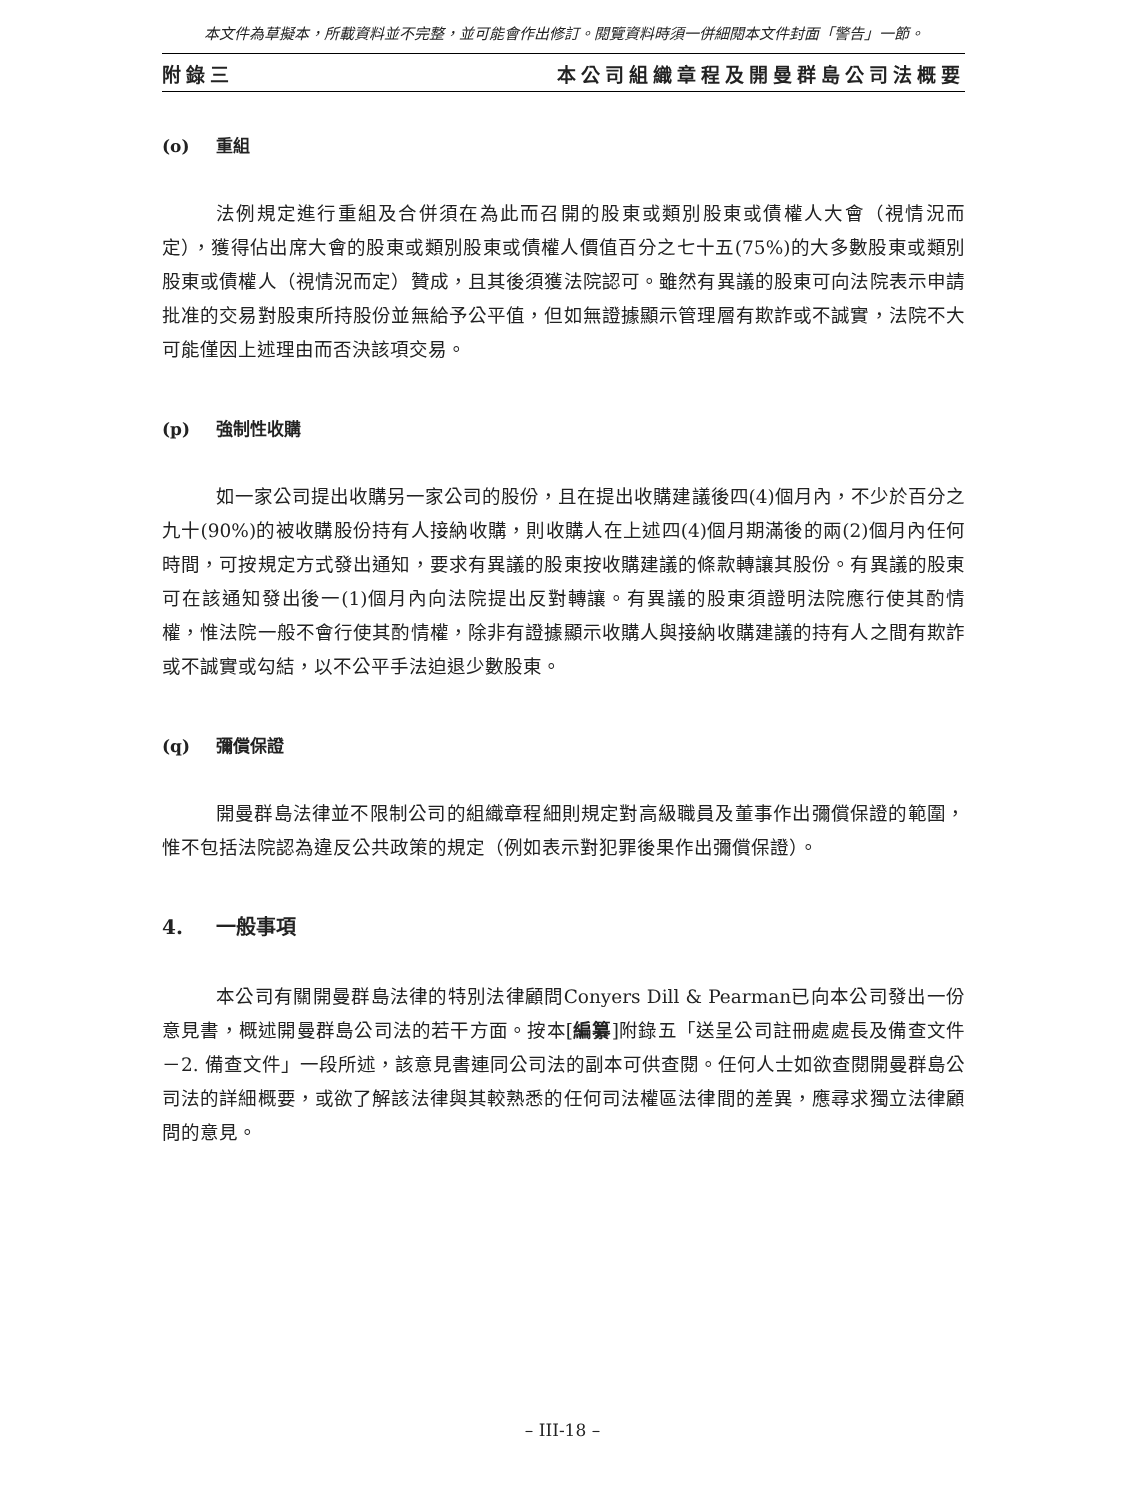本文件為草擬本，所載資料並不完整，並可能會作出修訂。閱覽資料時須一併細閱本文件封面「警告」一節。
附錄三 本公司組織章程及開曼群島公司法概要
(o) 重組
法例規定進行重組及合併須在為此而召開的股東或類別股東或債權人大會（視情況而定），獲得佔出席大會的股東或類別股東或債權人價值百分之七十五(75%)的大多數股東或類別股東或債權人（視情況而定）贊成，且其後須獲法院認可。雖然有異議的股東可向法院表示申請批准的交易對股東所持股份並無給予公平值，但如無證據顯示管理層有欺詐或不誠實，法院不大可能僅因上述理由而否決該項交易。
(p) 強制性收購
如一家公司提出收購另一家公司的股份，且在提出收購建議後四(4)個月內，不少於百分之九十(90%)的被收購股份持有人接納收購，則收購人在上述四(4)個月期滿後的兩(2)個月內任何時間，可按規定方式發出通知，要求有異議的股東按收購建議的條款轉讓其股份。有異議的股東可在該通知發出後一(1)個月內向法院提出反對轉讓。有異議的股東須證明法院應行使其酌情權，惟法院一般不會行使其酌情權，除非有證據顯示收購人與接納收購建議的持有人之間有欺詐或不誠實或勾結，以不公平手法迫退少數股東。
(q) 彌償保證
開曼群島法律並不限制公司的組織章程細則規定對高級職員及董事作出彌償保證的範圍，惟不包括法院認為違反公共政策的規定（例如表示對犯罪後果作出彌償保證）。
4. 一般事項
本公司有關開曼群島法律的特別法律顧問Conyers Dill & Pearman已向本公司發出一份意見書，概述開曼群島公司法的若干方面。按本[編纂]附錄五「送呈公司註冊處處長及備查文件－2. 備查文件」一段所述，該意見書連同公司法的副本可供查閱。任何人士如欲查閱開曼群島公司法的詳細概要，或欲了解該法律與其較熟悉的任何司法權區法律間的差異，應尋求獨立法律顧問的意見。
– III-18 –